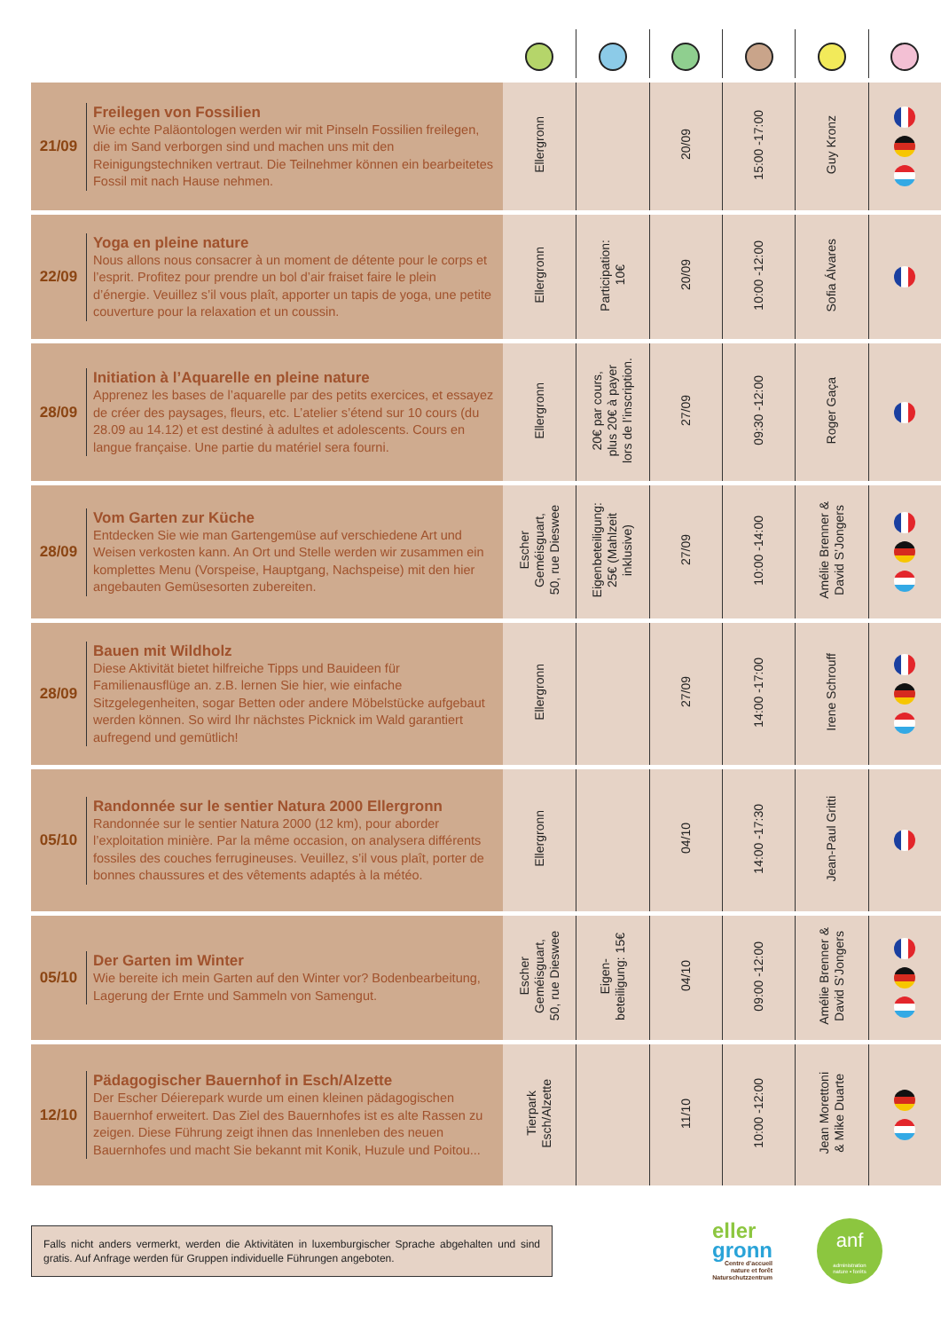| 21/09 | Freilegen von Fossilien Wie echte Paläontologen werden wir mit Pinseln Fossilien freilegen, die im Sand verborgen sind und machen uns mit den Reinigungstechniken vertraut. Die Teilnehmer können ein bearbeitetes Fossil mit nach Hause nehmen. | Ellergronn | | 20/09 | 15:00 -17:00 | Guy Kronz | |
| 22/09 | Yoga en pleine nature Nous allons nous consacrer à un moment de détente pour le corps et l’esprit. Profitez pour prendre un bol d’air fraiset faire le plein d’énergie. Veuillez s’il vous plaît, apporter un tapis de yoga, une petite couverture pour la relaxation et un coussin. | Ellergronn | Participation: 10€ | 20/09 | 10:00 -12:00 | Sofia Álvares | |
| 28/09 | Initiation à l’Aquarelle en pleine nature Apprenez les bases de l’aquarelle par des petits exercices, et essayez de créer des paysages, fleurs, etc. L’atelier s’étend sur 10 cours (du 28.09 au 14.12) et est destiné à adultes et adolescents. Cours en langue française. Une partie du matériel sera fourni. | Ellergronn | 20€ par cours, plus 20€ à payer lors de l’inscription. | 27/09 | 09:30 -12:00 | Roger Gaça | |
| 28/09 | Vom Garten zur Küche Entdecken Sie wie man Gartengemüse auf verschiedene Art und Weisen verkosten kann. An Ort und Stelle werden wir zusammen ein komplettes Menu (Vorspeise, Hauptgang, Nachspeise) mit den hier angebauten Gemüsesorten zubereiten. | Escher Geméisguart, 50, rue Dieswee | Eigenbeteiligung: 25€ (Mahlzeit inklusive) | 27/09 | 10:00 -14:00 | Amélie Brenner & David S’Jongers | |
| 28/09 | Bauen mit Wildholz Diese Aktivität bietet hilfreiche Tipps und Bauideen für Familienausflüge an. z.B. lernen Sie hier, wie einfache Sitzgelegenheiten, sogar Betten oder andere Möbelstücke aufgebaut werden können. So wird Ihr nächstes Picknick im Wald garantiert aufregend und gemütlich! | Ellergronn | | 27/09 | 14:00 -17:00 | Irene Schrouff | |
| 05/10 | Randonnée sur le sentier Natura 2000 Ellergronn Randonnée sur le sentier Natura 2000 (12 km), pour aborder l’exploitation minière. Par la même occasion, on analysera différents fossiles des couches ferrugineuses. Veuillez, s’il vous plaît, porter de bonnes chaussures et des vêtements adaptés à la météo. | Ellergronn | | 04/10 | 14:00 -17:30 | Jean-Paul Gritti | |
| 05/10 | Der Garten im Winter Wie bereite ich mein Garten auf den Winter vor? Bodenbearbeitung, Lagerung der Ernte und Sammeln von Samengut. | Escher Geméisguart, 50, rue Dieswee | Eigen- beteiligung: 15€ | 04/10 | 09:00 -12:00 | Amélie Brenner & David S’Jongers | |
| 12/10 | Pädagogischer Bauernhof in Esch/Alzette Der Escher Déierepark wurde um einen kleinen pädagogischen Bauernhof erweitert. Das Ziel des Bauernhofes ist es alte Rassen zu zeigen. Diese Führung zeigt ihnen das Innenleben des neuen Bauernhofes und macht Sie bekannt mit Konik, Huzule und Poitou... | Tierpark Esch/Alzette | | 11/10 | 10:00 -12:00 | Jean Morettoni & Mike Duarte | |
Falls nicht anders vermerkt, werden die Aktivitäten in luxemburgischer Sprache abgehalten und sind gratis. Auf Anfrage werden für Gruppen individuelle Führungen angeboten.
eller
gronn
Centre d’accueil
nature et forêt
Naturschutzzentrum
anf
administration
nature ▪ forêts